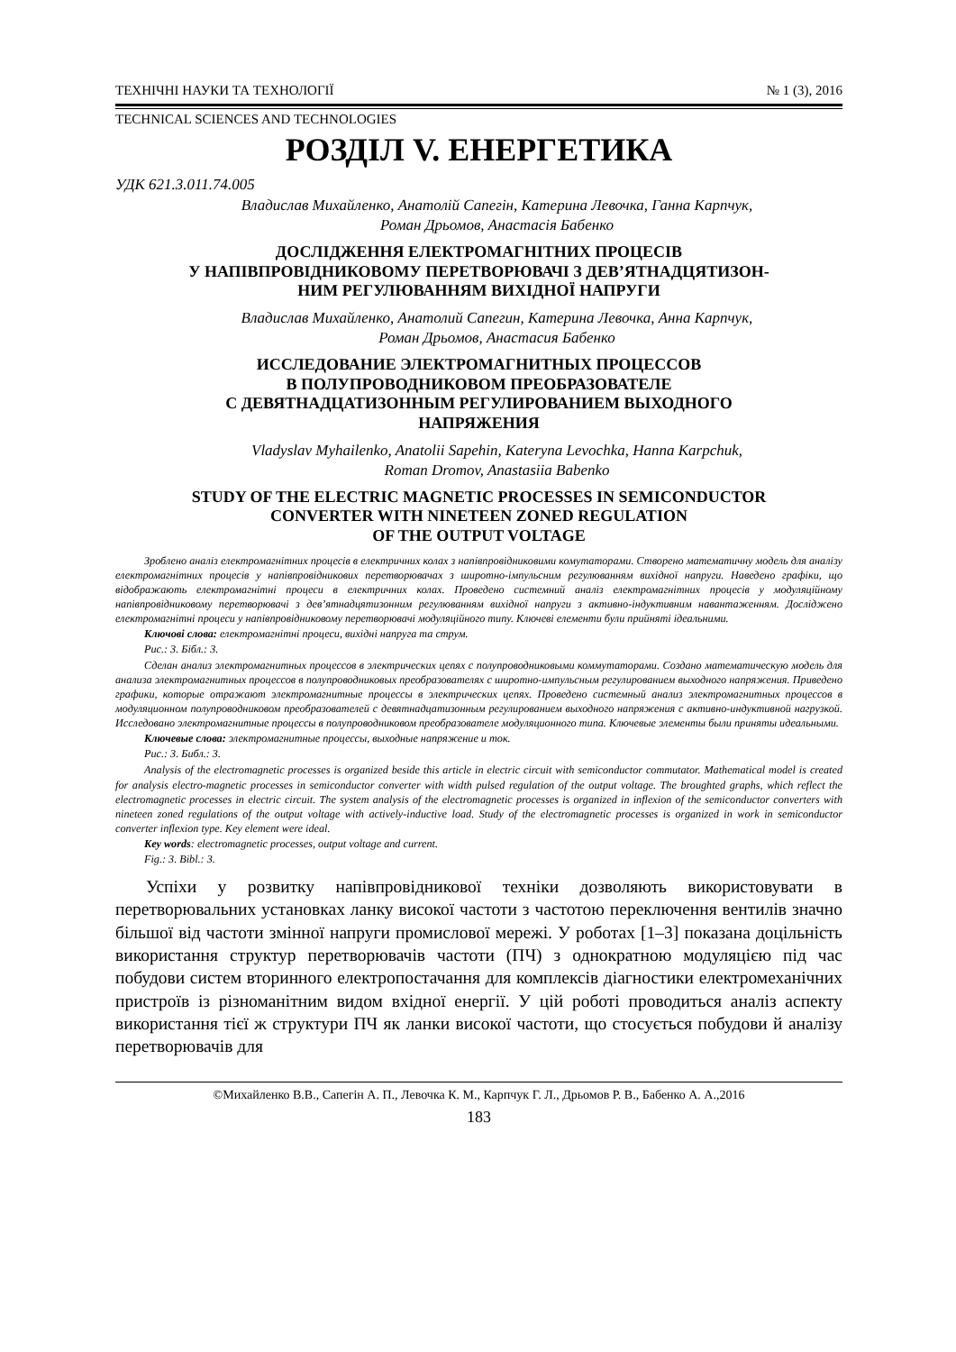ТЕХНІЧНІ НАУКИ ТА ТЕХНОЛОГІЇ № 1 (3), 2016
TECHNICAL SCIENCES AND TECHNOLOGIES
РОЗДІЛ V. ЕНЕРГЕТИКА
УДК 621.3.011.74.005
Владислав Михайленко, Анатолій Сапегін, Катерина Левочка, Ганна Карпчук,
Роман Дрьомов, Анастасія Бабенко
ДОСЛІДЖЕННЯ ЕЛЕКТРОМАГНІТНИХ ПРОЦЕСІВ
У НАПІВПРОВІДНИКОВОМУ ПЕРЕТВОРЮВАЧІ З ДЕВ’ЯТНАДЦЯТИЗОН-
НИМ РЕГУЛЮВАННЯМ ВИХІДНОЇ НАПРУГИ
Владислав Михайленко, Анатолий Сапегин, Катерина Левочка, Анна Карпчук,
Роман Дрьомов, Анастасия Бабенко
ИССЛЕДОВАНИЕ ЭЛЕКТРОМАГНИТНЫХ ПРОЦЕССОВ
В ПОЛУПРОВОДНИКОВОМ ПРЕОБРАЗОВАТЕЛЕ
С ДЕВЯТНАДЦАТИЗОННЫМ РЕГУЛИРОВАНИЕМ ВЫХОДНОГО
НАПРЯЖЕНИЯ
Vladyslav Myhailenko, Anatolii Sapehin, Kateryna Levochka, Hanna Karpchuk,
Roman Dromov, Anastasiia Babenko
STUDY OF THE ELECTRIC MAGNETIC PROCESSES IN SEMICONDUCTOR
CONVERTER WITH NINETEEN ZONED REGULATION
OF THE OUTPUT VOLTAGE
Зроблено аналіз електромагнітних процесів в електричних колах з напівпровідниковими комутаторами. Створено математичну модель для аналізу електромагнітних процесів у напівпровідникових перетворювачах з широтно-імпульсним регулюванням вихідної напруги. Наведено графіки, що відображають електромагнітні процеси в електричних колах. Проведено системний аналіз електромагнітних процесів у модуляційному напівпровідниковому перетворювачі з дев’ятнадцятизонним регулюванням вихідної напруги з активно-індуктивним навантаженням. Досліджено електромагнітні процеси у напівпровідниковому перетворювачі модуляційного типу. Ключеві елементи були прийняті ідеальними.
Ключові слова: електромагнітні процеси, вихідні напруга та струм.
Рис.: 3. Бібл.: 3.
Сделан анализ электромагнитных процессов в электрических цепях с полупроводниковыми коммутаторами. Создано математическую модель для анализа электромагнитных процессов в полупроводниковых преобразователях с широтно-импульсным регулированием выходного напряжения. Приведено графики, которые отражают электромагнитные процессы в электрических цепях. Проведено системный анализ электромагнитных процессов в модуляционном полупроводниковом преобразователей с девятнадцатизонным регулированием выходного напряжения с активно-индуктивной нагрузкой. Исследовано электромагнитные процессы в полупроводниковом преобразователе модуляционного типа. Ключевые элементы были приняты идеальными.
Ключевые слова: электромагнитные процессы, выходные напряжение и ток.
Рис.: 3. Библ.: 3.
Analysis of the electromagnetic processes is organized beside this article in electric circuit with semiconductor commutator. Mathematical model is created for analysis electro-magnetic processes in semiconductor converter with width pulsed regulation of the output voltage. The broughted graphs, which reflect the electromagnetic processes in electric circuit. The system analysis of the electromagnetic processes is organized in inflexion of the semiconductor converters with nineteen zoned regulations of the output voltage with actively-inductive load. Study of the electromagnetic processes is organized in work in semiconductor converter inflexion type. Key element were ideal.
Key words: electromagnetic processes, output voltage and current.
Fig.: 3. Bibl.: 3.
Успіхи у розвитку напівпровідникової техніки дозволяють використовувати в перетворювальних установках ланку високої частоти з частотою переключення вентилів значно більшої від частоти змінної напруги промислової мережі. У роботах [1–3] показана доцільність використання структур перетворювачів частоти (ПЧ) з однократною модуляцією під час побудови систем вторинного електропостачання для комплексів діагностики електромеханічних пристроїв із різноманітним видом вхідної енергії. У цій роботі проводиться аналіз аспекту використання тієї ж структури ПЧ як ланки високої частоти, що стосується побудови й аналізу перетворювачів для
©Михайленко В.В., Сапегін А. П., Левочка К. М., Карпчук Г. Л., Дрьомов Р. В., Бабенко А. А.,2016
183